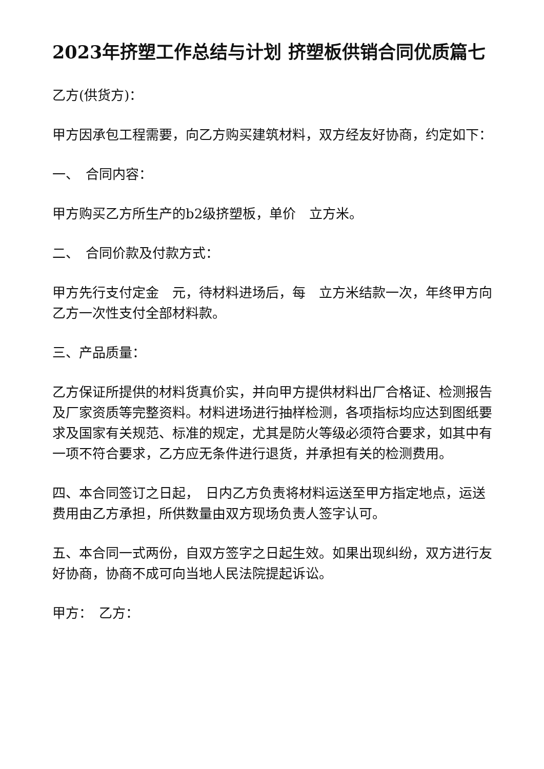2023年挤塑工作总结与计划 挤塑板供销合同优质篇七
乙方(供货方)：
甲方因承包工程需要，向乙方购买建筑材料，双方经友好协商，约定如下：
一、　合同内容：
甲方购买乙方所生产的b2级挤塑板，单价　立方米。
二、　合同价款及付款方式：
甲方先行支付定金　元，待材料进场后，每　立方米结款一次，年终甲方向乙方一次性支付全部材料款。
三、产品质量：
乙方保证所提供的材料货真价实，并向甲方提供材料出厂合格证、检测报告及厂家资质等完整资料。材料进场进行抽样检测，各项指标均应达到图纸要求及国家有关规范、标准的规定，尤其是防火等级必须符合要求，如其中有一项不符合要求，乙方应无条件进行退货，并承担有关的检测费用。
四、本合同签订之日起，　日内乙方负责将材料运送至甲方指定地点，运送费用由乙方承担，所供数量由双方现场负责人签字认可。
五、本合同一式两份，自双方签字之日起生效。如果出现纠纷，双方进行友好协商，协商不成可向当地人民法院提起诉讼。
甲方：　乙方：